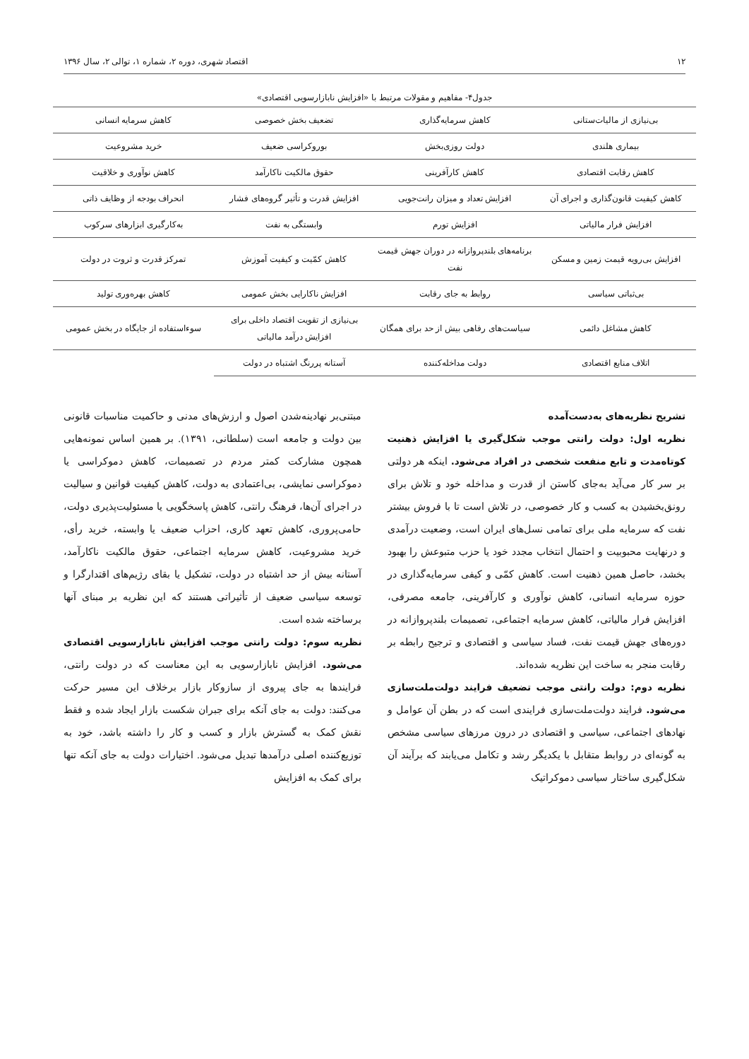۱۲ اقتصاد شهری، دوره ۲، شماره ۱، توالی ۲، سال ۱۳۹۶
جدول۴- مفاهیم و مقولات مرتبط با «افزایش نابازارسویی اقتصادی»
| بی‌نیازی از مالیات‌ستانی | کاهش سرمایه‌گذاری | تضعیف بخش خصوصی | کاهش سرمایه انسانی |
| بیماری هلندی | دولت روزی‌بخش | بوروکراسی ضعیف | خرید مشروعیت |
| کاهش رقابت اقتصادی | کاهش کارآفرینی | حقوق مالکیت ناکارآمد | کاهش نوآوری و خلاقیت |
| کاهش کیفیت قانون‌گذاری و اجرای آن | افزایش تعداد و میزان رانت‌جویی | افزایش قدرت و تأثیر گروه‌های فشار | انحراف بودجه از وظایف ذاتی |
| افزایش فرار مالیاتی | افزایش تورم | وابستگی به نفت | به‌کارگیری ابزارهای سرکوب |
| افزایش بی‌رویه قیمت زمین و مسکن | برنامه‌های بلندپروازانه در دوران جهش قیمت نفت | کاهش کمّیت و کیفیت آموزش | تمرکز قدرت و ثروت در دولت |
| بی‌ثباتی سیاسی | روابط به جای رقابت | افزایش ناکارایی بخش عمومی | کاهش بهره‌وری تولید |
| کاهش مشاغل دائمی | سیاست‌های رفاهی بیش از حد برای همگان | بی‌نیازی از تقویت اقتصاد داخلی برای افزایش درآمد مالیاتی | سوءاستفاده از جایگاه در بخش عمومی |
| اتلاف منابع اقتصادی | دولت مداخله‌کننده | آستانه پررنگ اشتباه در دولت | |
تشریح نظریه‌های به‌دست‌آمده
نظریه اول: دولت رانتی موجب شکل‌گیری یا افزایش ذهنیت کوتاه‌مدت و تابع منفعت شخصی در افراد می‌شود. اینکه هر دولتی بر سر کار می‌آید به‌جای کاستن از قدرت و مداخله خود و تلاش برای رونق‌بخشیدن به کسب و کار خصوصی، در تلاش است تا با فروش بیشتر نفت که سرمایه ملی برای تمامی نسل‌های ایران است، وضعیت درآمدی و درنهایت محبوبیت و احتمال انتخاب مجدد خود یا حزب متبوعش را بهبود بخشد، حاصل همین ذهنیت است. کاهش کمّی و کیفی سرمایه‌گذاری در حوزه سرمایه انسانی، کاهش نوآوری و کارآفرینی، جامعه مصرفی، افزایش فرار مالیاتی، کاهش سرمایه اجتماعی، تصمیمات بلندپروازانه در دوره‌های جهش قیمت نفت، فساد سیاسی و اقتصادی و ترجیح رابطه بر رقابت منجر به ساخت این نظریه شده‌اند.
نظریه دوم: دولت رانتی موجب تضعیف فرایند دولت‌ملت‌سازی می‌شود. فرایند دولت‌ملت‌سازی فرایندی است که در بطن آن عوامل و نهادهای اجتماعی، سیاسی و اقتصادی در درون مرزهای سیاسی مشخص به گونه‌ای در روابط متقابل با یکدیگر رشد و تکامل می‌یابند که برآیند آن شکل‌گیری ساختار سیاسی دموکراتیک
مبتنی‌بر نهادینه‌شدن اصول و ارزش‌های مدنی و حاکمیت مناسبات قانونی بین دولت و جامعه است (سلطانی، ۱۳۹۱). بر همین اساس نمونه‌هایی همچون مشارکت کمتر مردم در تصمیمات، کاهش دموکراسی یا دموکراسی نمایشی، بی‌اعتمادی به دولت، کاهش کیفیت قوانین و سیالیت در اجرای آن‌ها، فرهنگ رانتی، کاهش پاسخگویی یا مسئولیت‌پذیری دولت، حامی‌پروری، کاهش تعهد کاری، احزاب ضعیف یا وابسته، خرید رأی، خرید مشروعیت، کاهش سرمایه اجتماعی، حقوق مالکیت ناکارآمد، آستانه بیش از حد اشتباه در دولت، تشکیل یا بقای رژیم‌های اقتدارگرا و توسعه سیاسی ضعیف از تأثیراتی هستند که این نظریه بر مبنای آنها برساخته شده است.
نظریه سوم: دولت رانتی موجب افزایش نابازارسویی اقتصادی می‌شود. افزایش نابازارسویی به این معناست که در دولت رانتی، فرایندها به جای پیروی از سازوکار بازار برخلاف این مسیر حرکت می‌کنند: دولت به جای آنکه برای جبران شکست بازار ایجاد شده و فقط نقش کمک به گسترش بازار و کسب و کار را داشته باشد، خود به توزیع‌کننده اصلی درآمدها تبدیل می‌شود. اختیارات دولت به جای آنکه تنها برای کمک به افزایش